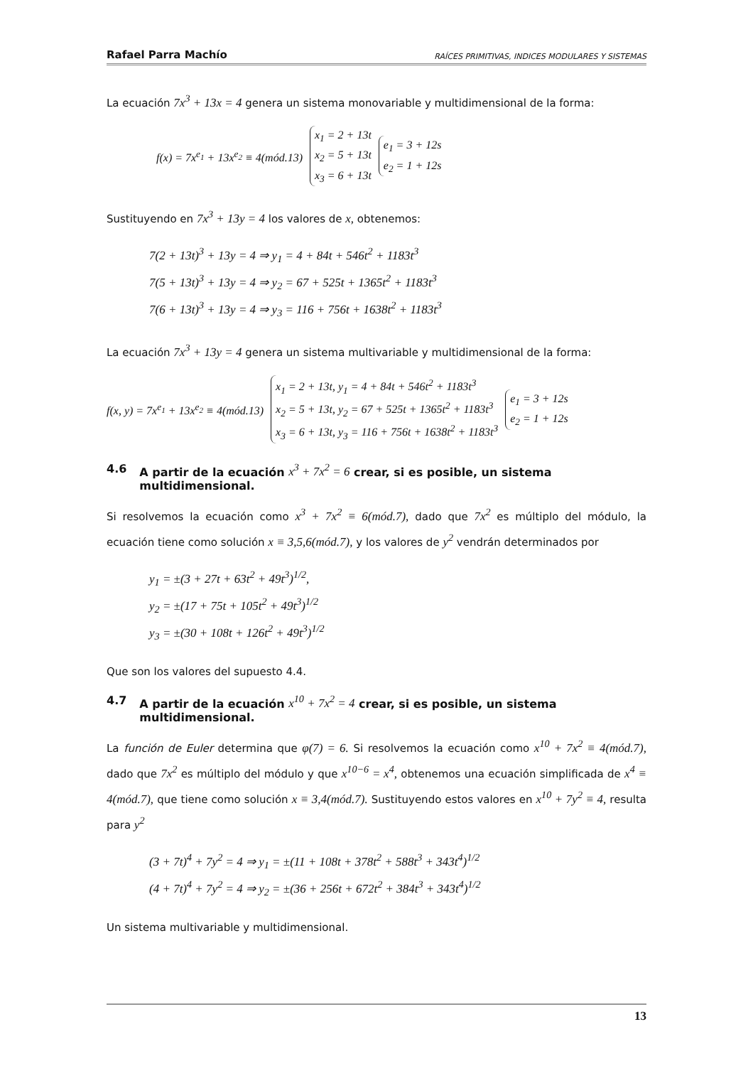Rafael Parra Machío RAÍCES PRIMITIVAS, INDICES MODULARES Y SISTEMAS
La ecuación 7x<sup>3</sup> + 13x = 4 genera un sistema monovariable y multidimensional de la forma:
f(x) = 7x<sup>e<sub>1</sub></sup> + 13x<sup>e<sub>2</sub></sup> ≡ 4(mód.13)
x<sub>1</sub> = 2 + 13t
x<sub>2</sub> = 5 + 13t
x<sub>3</sub> = 6 + 13t
e<sub>1</sub> = 3 + 12s
e<sub>2</sub> = 1 + 12s
Sustituyendo en 7x<sup>3</sup> + 13y = 4 los valores de x, obtenemos:
7(2 + 13t)<sup>3</sup> + 13y = 4 ⇒ y<sub>1</sub> = 4 + 84t + 546t<sup>2</sup> + 1183t<sup>3</sup>
7(5 + 13t)<sup>3</sup> + 13y = 4 ⇒ y<sub>2</sub> = 67 + 525t + 1365t<sup>2</sup> + 1183t<sup>3</sup>
7(6 + 13t)<sup>3</sup> + 13y = 4 ⇒ y<sub>3</sub> = 116 + 756t + 1638t<sup>2</sup> + 1183t<sup>3</sup>
La ecuación 7x<sup>3</sup> + 13y = 4 genera un sistema multivariable y multidimensional de la forma:
f(x, y) = 7x<sup>e<sub>1</sub></sup> + 13x<sup>e<sub>2</sub></sup> ≡ 4(mód.13)
x<sub>1</sub> = 2 + 13t, y<sub>1</sub> = 4 + 84t + 546t<sup>2</sup> + 1183t<sup>3</sup>
x<sub>2</sub> = 5 + 13t, y<sub>2</sub> = 67 + 525t + 1365t<sup>2</sup> + 1183t<sup>3</sup>
x<sub>3</sub> = 6 + 13t, y<sub>3</sub> = 116 + 756t + 1638t<sup>2</sup> + 1183t<sup>3</sup>
e<sub>1</sub> = 3 + 12s
e<sub>2</sub> = 1 + 12s
4.6 A partir de la ecuación x<sup>3</sup> + 7x<sup>2</sup> = 6 crear, si es posible, un sistema multidimensional.
Si resolvemos la ecuación como x<sup>3</sup> + 7x<sup>2</sup> ≡ 6(mód.7), dado que 7x<sup>2</sup> es múltiplo del módulo, la ecuación tiene como solución x ≡ 3,5,6(mód.7), y los valores de y<sup>2</sup> vendrán determinados por
y<sub>1</sub> = ±(3 + 27t + 63t<sup>2</sup> + 49t<sup>3</sup>)<sup>1/2</sup>,
y<sub>2</sub> = ±(17 + 75t + 105t<sup>2</sup> + 49t<sup>3</sup>)<sup>1/2</sup>
y<sub>3</sub> = ±(30 + 108t + 126t<sup>2</sup> + 49t<sup>3</sup>)<sup>1/2</sup>
Que son los valores del supuesto 4.4.
4.7 A partir de la ecuación x<sup>10</sup> + 7x<sup>2</sup> = 4 crear, si es posible, un sistema multidimensional.
La función de Euler determina que φ(7) = 6. Si resolvemos la ecuación como x<sup>10</sup> + 7x<sup>2</sup> ≡ 4(mód.7), dado que 7x<sup>2</sup> es múltiplo del módulo y que x<sup>10−6</sup> = x<sup>4</sup>, obtenemos una ecuación simplificada de x<sup>4</sup> ≡ 4(mód.7), que tiene como solución x ≡ 3,4(mód.7). Sustituyendo estos valores en x<sup>10</sup> + 7y<sup>2</sup> ≡ 4, resulta para y<sup>2</sup>
(3 + 7t)<sup>4</sup> + 7y<sup>2</sup> = 4 ⇒ y<sub>1</sub> = ±(11 + 108t + 378t<sup>2</sup> + 588t<sup>3</sup> + 343t<sup>4</sup>)<sup>1/2</sup>
(4 + 7t)<sup>4</sup> + 7y<sup>2</sup> = 4 ⇒ y<sub>2</sub> = ±(36 + 256t + 672t<sup>2</sup> + 384t<sup>3</sup> + 343t<sup>4</sup>)<sup>1/2</sup>
Un sistema multivariable y multidimensional.
13